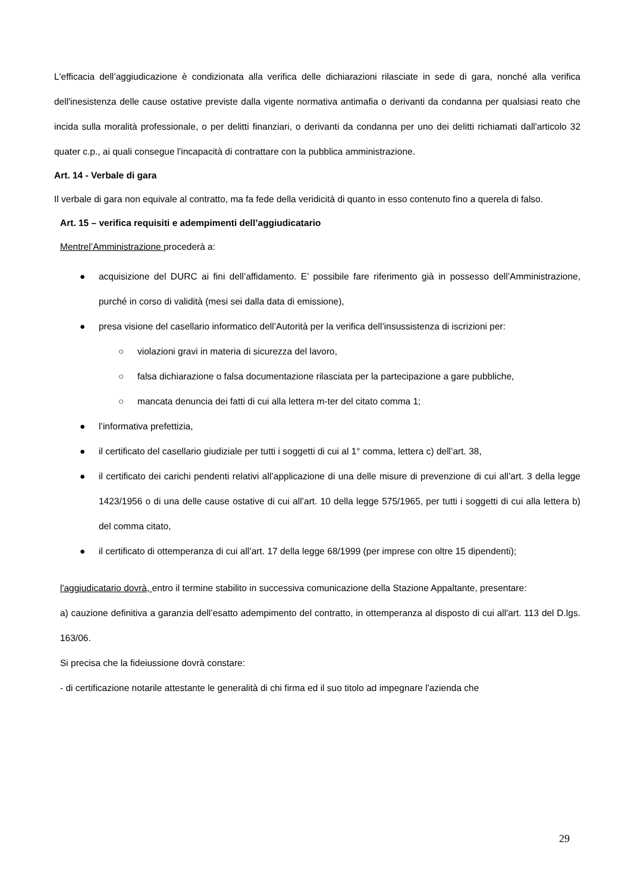L'efficacia dell’aggiudicazione è condizionata alla verifica delle dichiarazioni rilasciate in sede di gara, nonché alla verifica dell'inesistenza delle cause ostative previste dalla vigente normativa antimafia o derivanti da condanna per qualsiasi reato che incida sulla moralità professionale, o per delitti finanziari, o derivanti da condanna per uno dei delitti richiamati dall'articolo 32 quater c.p., ai quali consegue l'incapacità di contrattare con la pubblica amministrazione.
Art. 14 - Verbale di gara
Il verbale di gara non equivale al contratto, ma fa fede della veridicità di quanto in esso contenuto fino a querela di falso.
Art. 15 – verifica requisiti e adempimenti dell’aggiudicatario
Mentrel’Amministrazione procederà a:
● acquisizione del DURC ai fini dell’affidamento. E’ possibile fare riferimento già in possesso dell’Amministrazione, purché in corso di validità (mesi sei dalla data di emissione),
● presa visione del casellario informatico dell’Autorità per la verifica dell’insussistenza di iscrizioni per:
○ violazioni gravi in materia di sicurezza del lavoro,
○ falsa dichiarazione o falsa documentazione rilasciata per la partecipazione a gare pubbliche,
○ mancata denuncia dei fatti di cui alla lettera m-ter del citato comma 1;
● l’informativa prefettizia,
● il certificato del casellario giudiziale per tutti i soggetti di cui al 1° comma, lettera c) dell’art. 38,
● il certificato dei carichi pendenti relativi all’applicazione di una delle misure di prevenzione di cui all’art. 3 della legge 1423/1956 o di una delle cause ostative di cui all’art. 10 della legge 575/1965, per tutti i soggetti di cui alla lettera b) del comma citato,
● il certificato di ottemperanza di cui all’art. 17 della legge 68/1999 (per imprese con oltre 15 dipendenti);
l'aggiudicatario dovrà, entro il termine stabilito in successiva comunicazione della Stazione Appaltante, presentare:
a) cauzione definitiva a garanzia dell’esatto adempimento del contratto, in ottemperanza al disposto di cui all'art. 113 del D.lgs. 163/06.
Si precisa che la fideiussione dovrà constare:
- di certificazione notarile attestante le generalità di chi firma ed il suo titolo ad impegnare l'azienda che
29